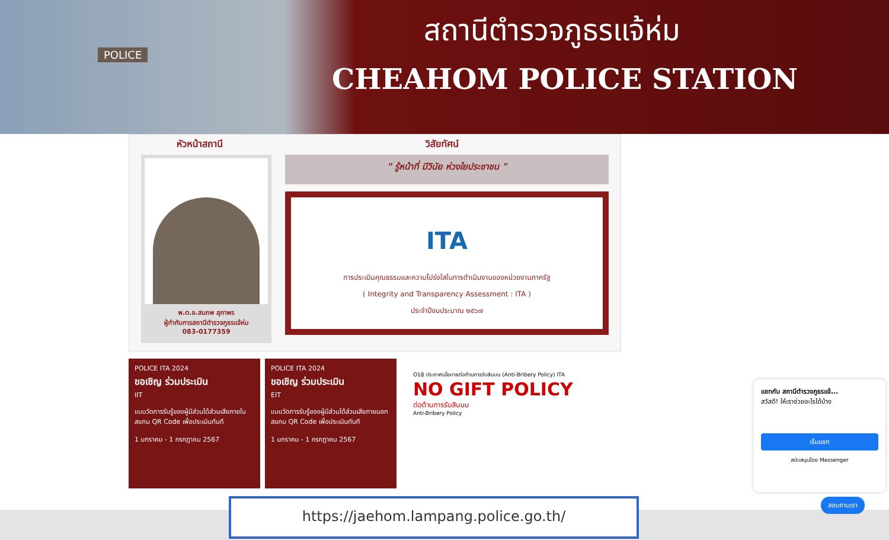POLICE
สถานีตำรวจภูธรแจ้ห่ม
CHEAHOM POLICE STATION
หัวหน้าสถานี วิสัยทัศน์
พ.ต.อ.สมภพ สุภาพร
ผู้กำกับการสถานีตำรวจภูธรแจ้ห่ม
083-0177359
" รู้หน้าที่ มีวินัย ห่วงใยประชาชน "
ITA
การประเมินคุณธรรมและความโปร่งใสในการดำเนินงานของหน่วยงานภาครัฐ
( Integrity and Transparency Assessment : ITA )
ประจำปีงบประมาณ ๒๕๖๗
POLICE ITA 2024
ขอเชิญ ร่วมประเมิน
IIT
แบบวัดการรับรู้ของผู้มีส่วนได้ส่วนเสียภายใน
สแกน QR Code เพื่อประเมินทันที
1 มกราคม - 1 กรกฎาคม 2567
POLICE ITA 2024
ขอเชิญ ร่วมประเมิน
EIT
แบบวัดการรับรู้ของผู้มีส่วนได้ส่วนเสียภายนอก
สแกน QR Code เพื่อประเมินทันที
1 มกราคม - 1 กรกฎาคม 2567
O18 ประกาศนโยบายต่อต้านการรับสินบน (Anti-Bribery Policy) ITA
NO GIFT POLICY
ต่อต้านการรับสินบน
Anti-Bribery Policy
แชทกับ สถานีตำรวจภูธรแจ้...
สวัสดี! ให้เราช่วยอะไรได้บ้าง
เริ่มแชท
สนับสนุนโดย Messenger
สอบถามเรา
https://jaehom.lampang.police.go.th/